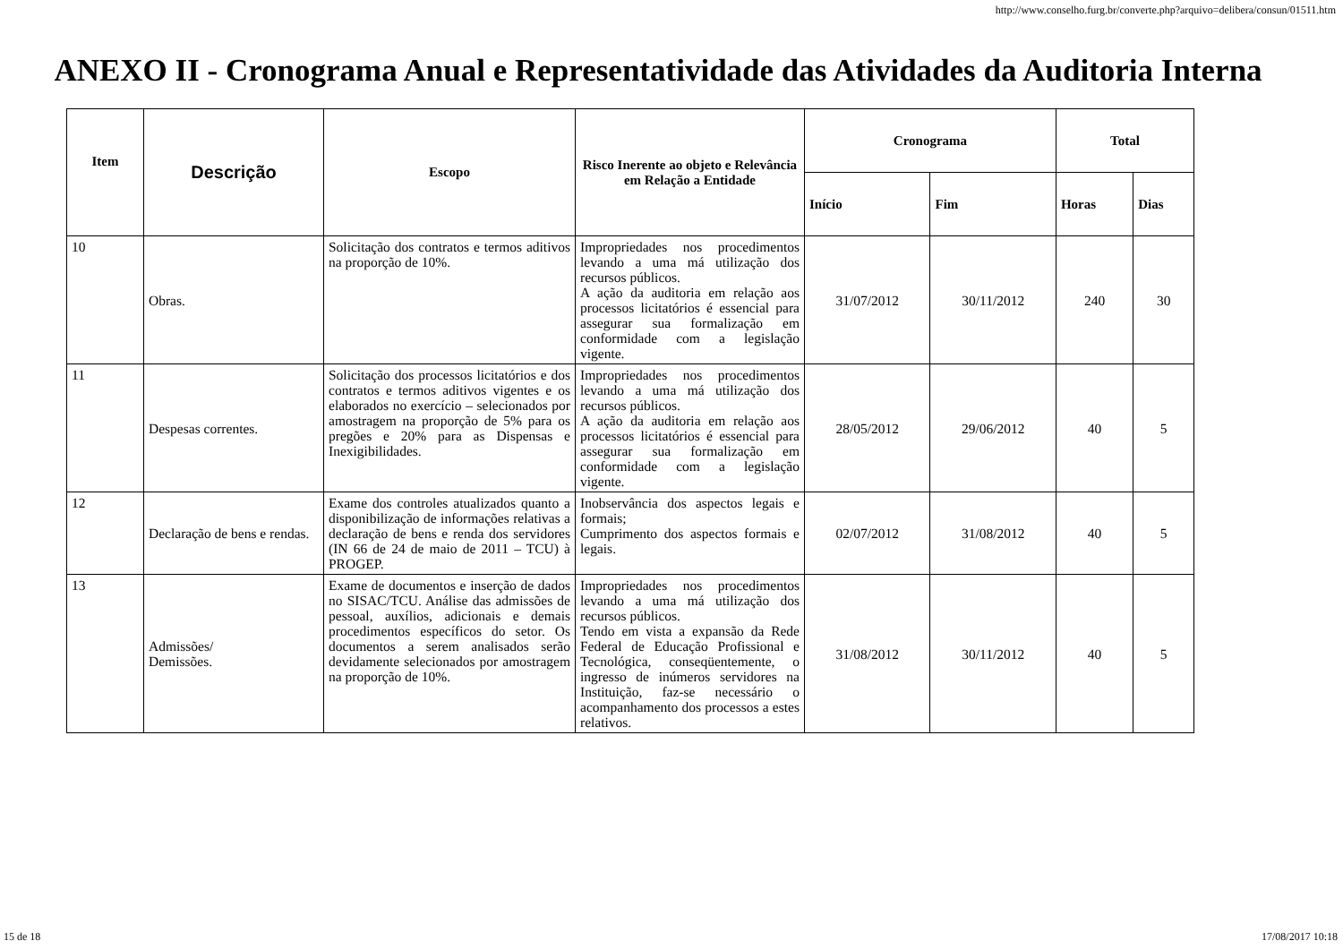http://www.conselho.furg.br/converte.php?arquivo=delibera/consun/01511.htm
ANEXO II - Cronograma Anual e Representatividade das Atividades da Auditoria Interna
| Item | Descrição | Escopo | Risco Inerente ao objeto e Relevância em Relação a Entidade | Cronograma | | Total | |
| --- | --- | --- | --- | --- | --- | --- | --- |
| | | | | Início | Fim | Horas | Dias |
| 10 | Obras. | Solicitação dos contratos e termos aditivos na proporção de 10%. | Impropriedades nos procedimentos levando a uma má utilização dos recursos públicos. A ação da auditoria em relação aos processos licitatórios é essencial para assegurar sua formalização em conformidade com a legislação vigente. | 31/07/2012 | 30/11/2012 | 240 | 30 |
| 11 | Despesas correntes. | Solicitação dos processos licitatórios e dos contratos e termos aditivos vigentes e os elaborados no exercício – selecionados por amostragem na proporção de 5% para os pregões e 20% para as Dispensas e Inexigibilidades. | Impropriedades nos procedimentos levando a uma má utilização dos recursos públicos. A ação da auditoria em relação aos processos licitatórios é essencial para assegurar sua formalização em conformidade com a legislação vigente. | 28/05/2012 | 29/06/2012 | 40 | 5 |
| 12 | Declaração de bens e rendas. | Exame dos controles atualizados quanto a disponibilização de informações relativas a declaração de bens e renda dos servidores (IN 66 de 24 de maio de 2011 – TCU) à PROGEP. | Inobservância dos aspectos legais e formais; Cumprimento dos aspectos formais e legais. | 02/07/2012 | 31/08/2012 | 40 | 5 |
| 13 | Admissões/ Demissões. | Exame de documentos e inserção de dados no SISAC/TCU. Análise das admissões de pessoal, auxílios, adicionais e demais procedimentos específicos do setor. Os documentos a serem analisados serão devidamente selecionados por amostragem na proporção de 10%. | Impropriedades nos procedimentos levando a uma má utilização dos recursos públicos. Tendo em vista a expansão da Rede Federal de Educação Profissional e Tecnológica, conseqüentemente, o ingresso de inúmeros servidores na Instituição, faz-se necessário o acompanhamento dos processos a estes relativos. | 31/08/2012 | 30/11/2012 | 40 | 5 |
15 de 18 17/08/2017 10:18